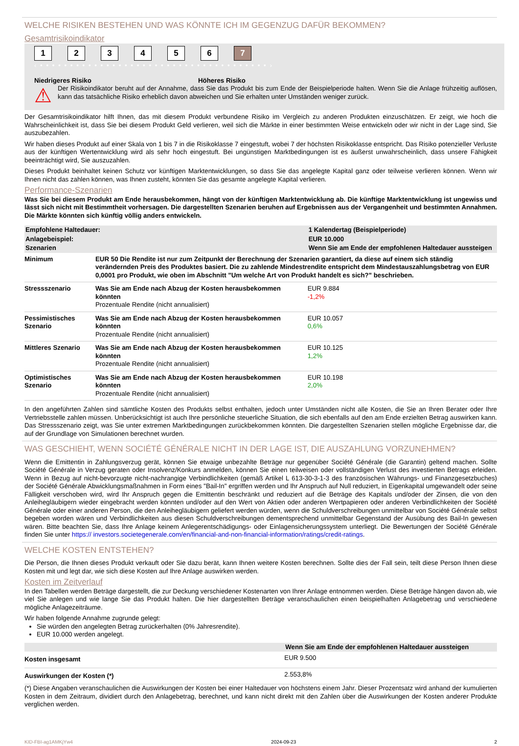WELCHE RISIKEN BESTEHEN UND WAS KÖNNTE ICH IM GEGENZUG DAFÜR BEKOMMEN?
Gesamtrisikoindikator
1 2 3 4 5 6 7
‹ • • • • • • • • • • • • • • • • • • • • • • • • • • • • • • • • • • • • • • ›
Niedrigeres Risiko Höheres Risiko
⚠
Der Risikoindikator beruht auf der Annahme, dass Sie das Produkt bis zum Ende der Beispielperiode halten. Wenn Sie die Anlage frühzeitig auflösen, kann das tatsächliche Risiko erheblich davon abweichen und Sie erhalten unter Umständen weniger zurück.
Der Gesamtrisikoindikator hilft Ihnen, das mit diesem Produkt verbundene Risiko im Vergleich zu anderen Produkten einzuschätzen. Er zeigt, wie hoch die Wahrscheinlichkeit ist, dass Sie bei diesem Produkt Geld verlieren, weil sich die Märkte in einer bestimmten Weise entwickeln oder wir nicht in der Lage sind, Sie auszubezahlen.
Wir haben dieses Produkt auf einer Skala von 1 bis 7 in die Risikoklasse 7 eingestuft, wobei 7 der höchsten Risikoklasse entspricht. Das Risiko potenzieller Verluste aus der künftigen Wertentwicklung wird als sehr hoch eingestuft. Bei ungünstigen Marktbedingungen ist es äußerst unwahrscheinlich, dass unsere Fähigkeit beeinträchtigt wird, Sie auszuzahlen.
Dieses Produkt beinhaltet keinen Schutz vor künftigen Marktentwicklungen, so dass Sie das angelegte Kapital ganz oder teilweise verlieren können. Wenn wir Ihnen nicht das zahlen können, was Ihnen zusteht, könnten Sie das gesamte angelegte Kapital verlieren.
Performance-Szenarien
Was Sie bei diesem Produkt am Ende herausbekommen, hängt von der künftigen Marktentwicklung ab. Die künftige Marktentwicklung ist ungewiss und lässt sich nicht mit Bestimmtheit vorhersagen. Die dargestellten Szenarien beruhen auf Ergebnissen aus der Vergangenheit und bestimmten Annahmen. Die Märkte könnten sich künftig völlig anders entwickeln.
| Empfohlene Haltedauer: | | 1 Kalendertag (Beispielperiode) |
| Anlagebeispiel: | | EUR 10.000 |
| Szenarien | | Wenn Sie am Ende der empfohlenen Haltedauer aussteigen |
| Minimum | EUR 50 Die Rendite ist nur zum Zeitpunkt der Berechnung der Szenarien garantiert, da diese auf einem sich ständig verändernden Preis des Produktes basiert. Die zu zahlende Mindestrendite entspricht dem Mindestauszahlungsbetrag von EUR 0,0001 pro Produkt, wie oben im Abschnitt "Um welche Art von Produkt handelt es sich?" beschrieben. | |
| Stressszenario | Was Sie am Ende nach Abzug der Kosten herausbekommen könnten Prozentuale Rendite (nicht annualisiert) | EUR 9.884 -1,2% |
| Pessimistisches Szenario | Was Sie am Ende nach Abzug der Kosten herausbekommen könnten Prozentuale Rendite (nicht annualisiert) | EUR 10.057 0,6% |
| Mittleres Szenario | Was Sie am Ende nach Abzug der Kosten herausbekommen könnten Prozentuale Rendite (nicht annualisiert) | EUR 10.125 1,2% |
| Optimistisches Szenario | Was Sie am Ende nach Abzug der Kosten herausbekommen könnten Prozentuale Rendite (nicht annualisiert) | EUR 10.198 2,0% |
In den angeführten Zahlen sind sämtliche Kosten des Produkts selbst enthalten, jedoch unter Umständen nicht alle Kosten, die Sie an Ihren Berater oder Ihre Vertriebsstelle zahlen müssen. Unberücksichtigt ist auch Ihre persönliche steuerliche Situation, die sich ebenfalls auf den am Ende erzielten Betrag auswirken kann. Das Stressszenario zeigt, was Sie unter extremen Marktbedingungen zurückbekommen könnten. Die dargestellten Szenarien stellen mögliche Ergebnisse dar, die auf der Grundlage von Simulationen berechnet wurden.
WAS GESCHIEHT, WENN SOCIÉTÉ GÉNÉRALE NICHT IN DER LAGE IST, DIE AUSZAHLUNG VORZUNEHMEN?
Wenn die Emittentin in Zahlungsverzug gerät, können Sie etwaige unbezahlte Beträge nur gegenüber Société Générale (die Garantin) geltend machen. Sollte Société Générale in Verzug geraten oder Insolvenz/Konkurs anmelden, können Sie einen teilweisen oder vollständigen Verlust des investierten Betrags erleiden. Wenn in Bezug auf nicht-bevorzugte nicht-nachrangige Verbindlichkeiten (gemäß Artikel L 613-30-3-1-3 des französischen Währungs- und Finanzgesetzbuches) der Société Générale Abwicklungsmaßnahmen in Form eines "Bail-In" ergriffen werden und Ihr Anspruch auf Null reduziert, in Eigenkapital umgewandelt oder seine Fälligkeit verschoben wird, wird Ihr Anspruch gegen die Emittentin beschränkt und reduziert auf die Beträge des Kapitals und/oder der Zinsen, die von den Anleihegläubigern wieder eingebracht werden könnten und/oder auf den Wert von Aktien oder anderen Wertpapieren oder anderen Verbindlichkeiten der Société Générale oder einer anderen Person, die den Anleihegläubigern geliefert werden würden, wenn die Schuldverschreibungen unmittelbar von Société Générale selbst begeben worden wären und Verbindlichkeiten aus diesen Schuldverschreibungen dementsprechend unmittelbar Gegenstand der Ausübung des Bail-In gewesen wären. Bitte beachten Sie, dass Ihre Anlage keinem Anlegerentschädigungs- oder Einlagensicherungssystem unterliegt. Die Bewertungen der Société Générale finden Sie unter https:// investors.societegenerale.com/en/financial-and-non-financial-information/ratings/credit-ratings.
WELCHE KOSTEN ENTSTEHEN?
Die Person, die Ihnen dieses Produkt verkauft oder Sie dazu berät, kann Ihnen weitere Kosten berechnen. Sollte dies der Fall sein, teilt diese Person Ihnen diese Kosten mit und legt dar, wie sich diese Kosten auf Ihre Anlage auswirken werden.
Kosten im Zeitverlauf
In den Tabellen werden Beträge dargestellt, die zur Deckung verschiedener Kostenarten von Ihrer Anlage entnommen werden. Diese Beträge hängen davon ab, wie viel Sie anlegen und wie lange Sie das Produkt halten. Die hier dargestellten Beträge veranschaulichen einen beispielhaften Anlagebetrag und verschiedene mögliche Anlagezeiträume.
Wir haben folgende Annahme zugrunde gelegt:
Sie würden den angelegten Betrag zurückerhalten (0% Jahresrendite).
EUR 10.000 werden angelegt.
| | Wenn Sie am Ende der empfohlenen Haltedauer aussteigen |
| Kosten insgesamt | EUR 9.500 |
| Auswirkungen der Kosten (*) | 2.553,8% |
(*) Diese Angaben veranschaulichen die Auswirkungen der Kosten bei einer Haltedauer von höchstens einem Jahr. Dieser Prozentsatz wird anhand der kumulierten Kosten in dem Zeitraum, dividiert durch den Anlagebetrag, berechnet, und kann nicht direkt mit den Zahlen über die Auswirkungen der Kosten anderer Produkte verglichen werden.
KID-FBI-ag1AMKjYw4 2024-09-23 2